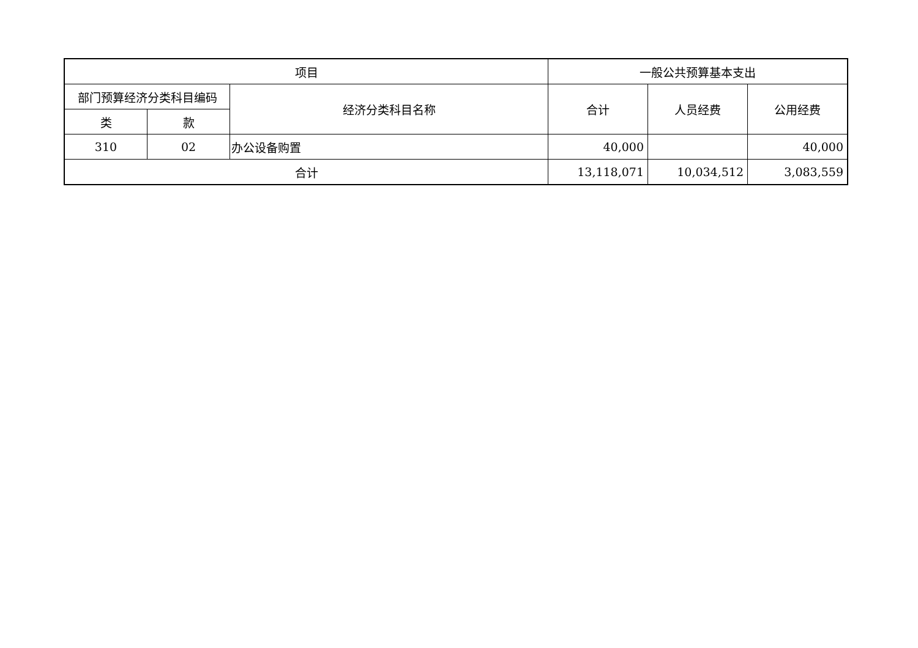| 项目 | | | 一般公共预算基本支出 | | |
| --- | --- | --- | --- | --- | --- |
| 部门预算经济分类科目编码 | | 经济分类科目名称 | 合计 | 人员经费 | 公用经费 |
| 类 | 款 | | | | |
| 310 | 02 | 办公设备购置 | 40,000 | | 40,000 |
| 合计 | | | 13,118,071 | 10,034,512 | 3,083,559 |